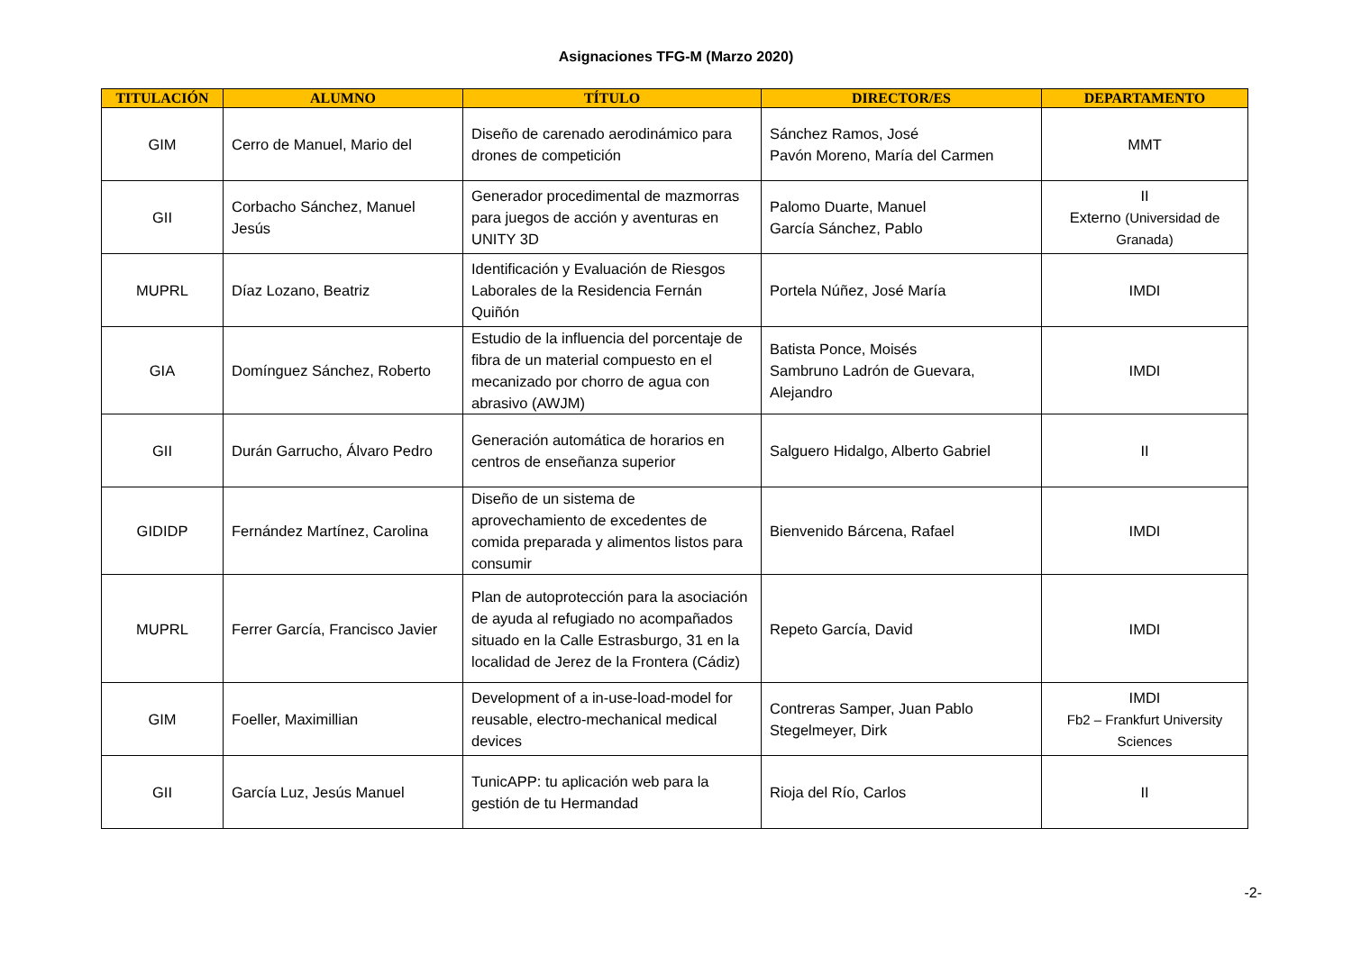Asignaciones TFG-M (Marzo 2020)
| TITULACIÓN | ALUMNO | TÍTULO | DIRECTOR/ES | DEPARTAMENTO |
| --- | --- | --- | --- | --- |
| GIM | Cerro de Manuel, Mario del | Diseño de carenado aerodinámico para drones de competición | Sánchez Ramos, José Pavón Moreno, María del Carmen | MMT |
| GII | Corbacho Sánchez, Manuel Jesús | Generador procedimental de mazmorras para juegos de acción y aventuras en UNITY 3D | Palomo Duarte, Manuel García Sánchez, Pablo | II Externo (Universidad de Granada) |
| MUPRL | Díaz Lozano, Beatriz | Identificación y Evaluación de Riesgos Laborales de la Residencia Fernán Quiñón | Portela Núñez, José María | IMDI |
| GIA | Domínguez Sánchez, Roberto | Estudio de la influencia del porcentaje de fibra de un material compuesto en el mecanizado por chorro de agua con abrasivo (AWJM) | Batista Ponce, Moisés Sambruno Ladrón de Guevara, Alejandro | IMDI |
| GII | Durán Garrucho, Álvaro Pedro | Generación automática de horarios en centros de enseñanza superior | Salguero Hidalgo, Alberto Gabriel | II |
| GIDIDP | Fernández Martínez, Carolina | Diseño de un sistema de aprovechamiento de excedentes de comida preparada y alimentos listos para consumir | Bienvenido Bárcena, Rafael | IMDI |
| MUPRL | Ferrer García, Francisco Javier | Plan de autoprotección para la asociación de ayuda al refugiado no acompañados situado en la Calle Estrasburgo, 31 en la localidad de Jerez de la Frontera (Cádiz) | Repeto García, David | IMDI |
| GIM | Foeller, Maximillian | Development of a in-use-load-model for reusable, electro-mechanical medical devices | Contreras Samper, Juan Pablo Stegelmeyer, Dirk | IMDI Fb2 – Frankfurt University Sciences |
| GII | García Luz, Jesús Manuel | TunicAPP: tu aplicación web para la gestión de tu Hermandad | Rioja del Río, Carlos | II |
-2-